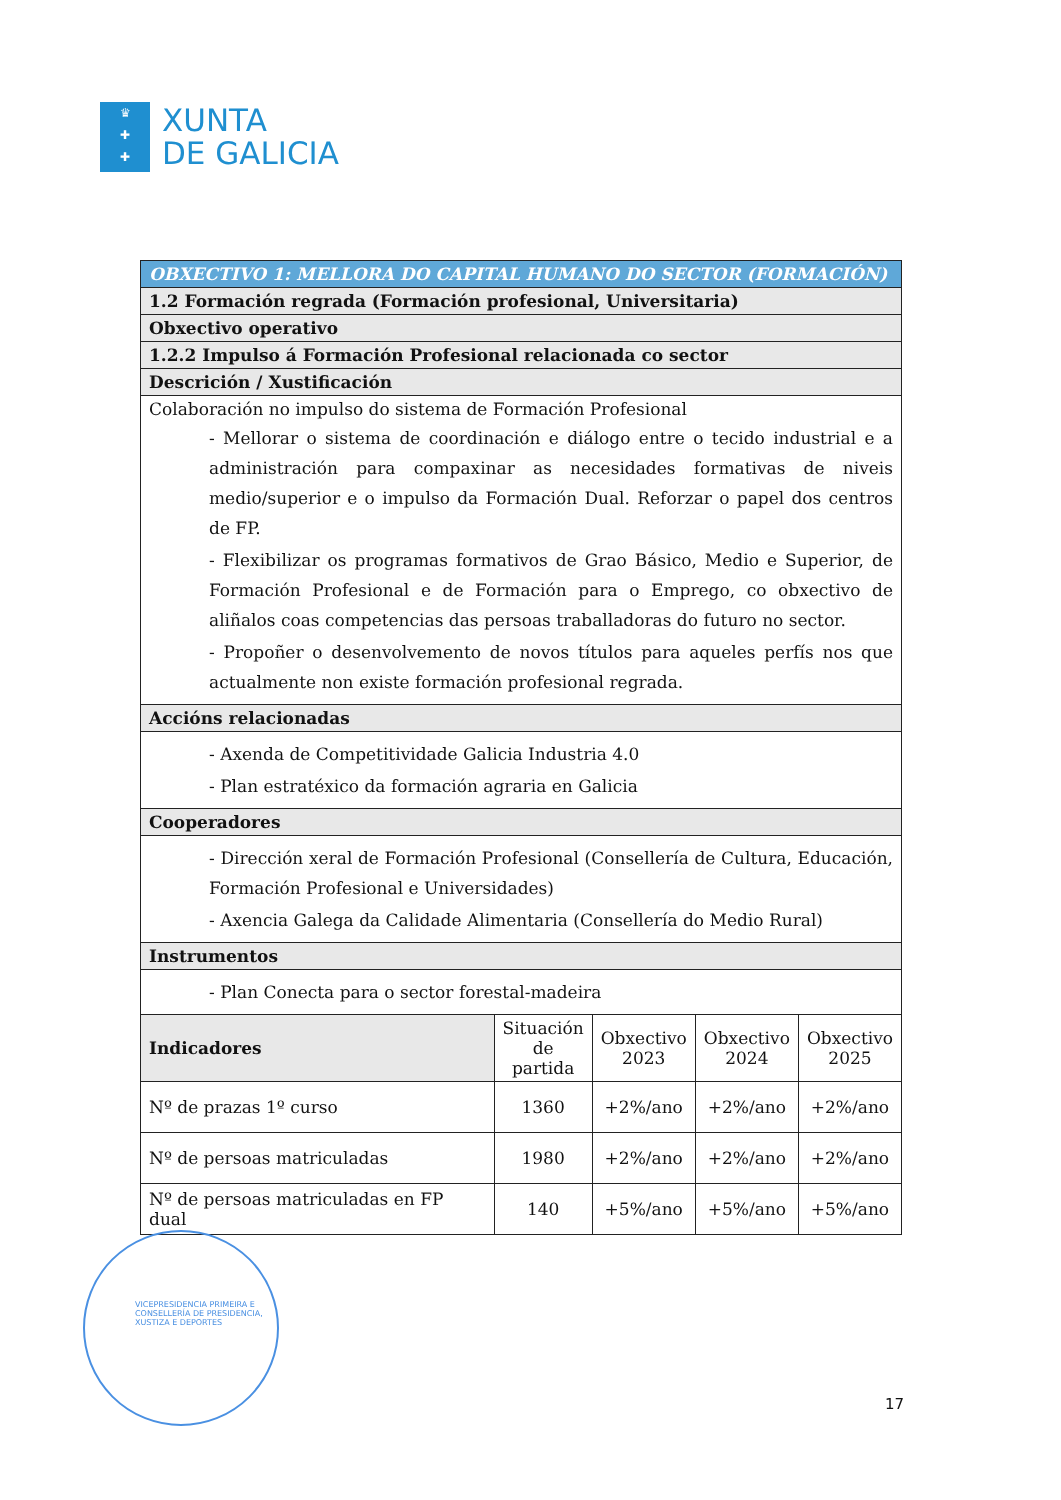♛
✚
✚
XUNTA
DE GALICIA
| OBXECTIVO 1: MELLORA DO CAPITAL HUMANO DO SECTOR (FORMACIÓN) | | | | |
| 1.2 Formación regrada (Formación profesional, Universitaria) | | | | |
| Obxectivo operativo | | | | |
| 1.2.2 Impulso á Formación Profesional relacionada co sector | | | | |
| Descrición / Xustificación | | | | |
| Colaboración no impulso do sistema de Formación Profesional - Mellorar o sistema de coordinación e diálogo entre o tecido industrial e a administración para compaxinar as necesidades formativas de niveis medio/superior e o impulso da Formación Dual. Reforzar o papel dos centros de FP. - Flexibilizar os programas formativos de Grao Básico, Medio e Superior, de Formación Profesional e de Formación para o Emprego, co obxectivo de aliñalos coas competencias das persoas traballadoras do futuro no sector. - Propoñer o desenvolvemento de novos títulos para aqueles perfís nos que actualmente non existe formación profesional regrada. | | | | |
| Accións relacionadas | | | | |
| - Axenda de Competitividade Galicia Industria 4.0 - Plan estratéxico da formación agraria en Galicia | | | | |
| Cooperadores | | | | |
| - Dirección xeral de Formación Profesional (Consellería de Cultura, Educación, Formación Profesional e Universidades) - Axencia Galega da Calidade Alimentaria (Consellería do Medio Rural) | | | | |
| Instrumentos | | | | |
| - Plan Conecta para o sector forestal-madeira | | | | |
| Indicadores | Situación de partida | Obxectivo 2023 | Obxectivo 2024 | Obxectivo 2025 |
| Nº de prazas 1º curso | 1360 | +2%/ano | +2%/ano | +2%/ano |
| Nº de persoas matriculadas | 1980 | +2%/ano | +2%/ano | +2%/ano |
| Nº de persoas matriculadas en FP dual | 140 | +5%/ano | +5%/ano | +5%/ano |
VICEPRESIDENCIA PRIMEIRA E
CONSELLERÍA DE PRESIDENCIA,
XUSTIZA E DEPORTES
17